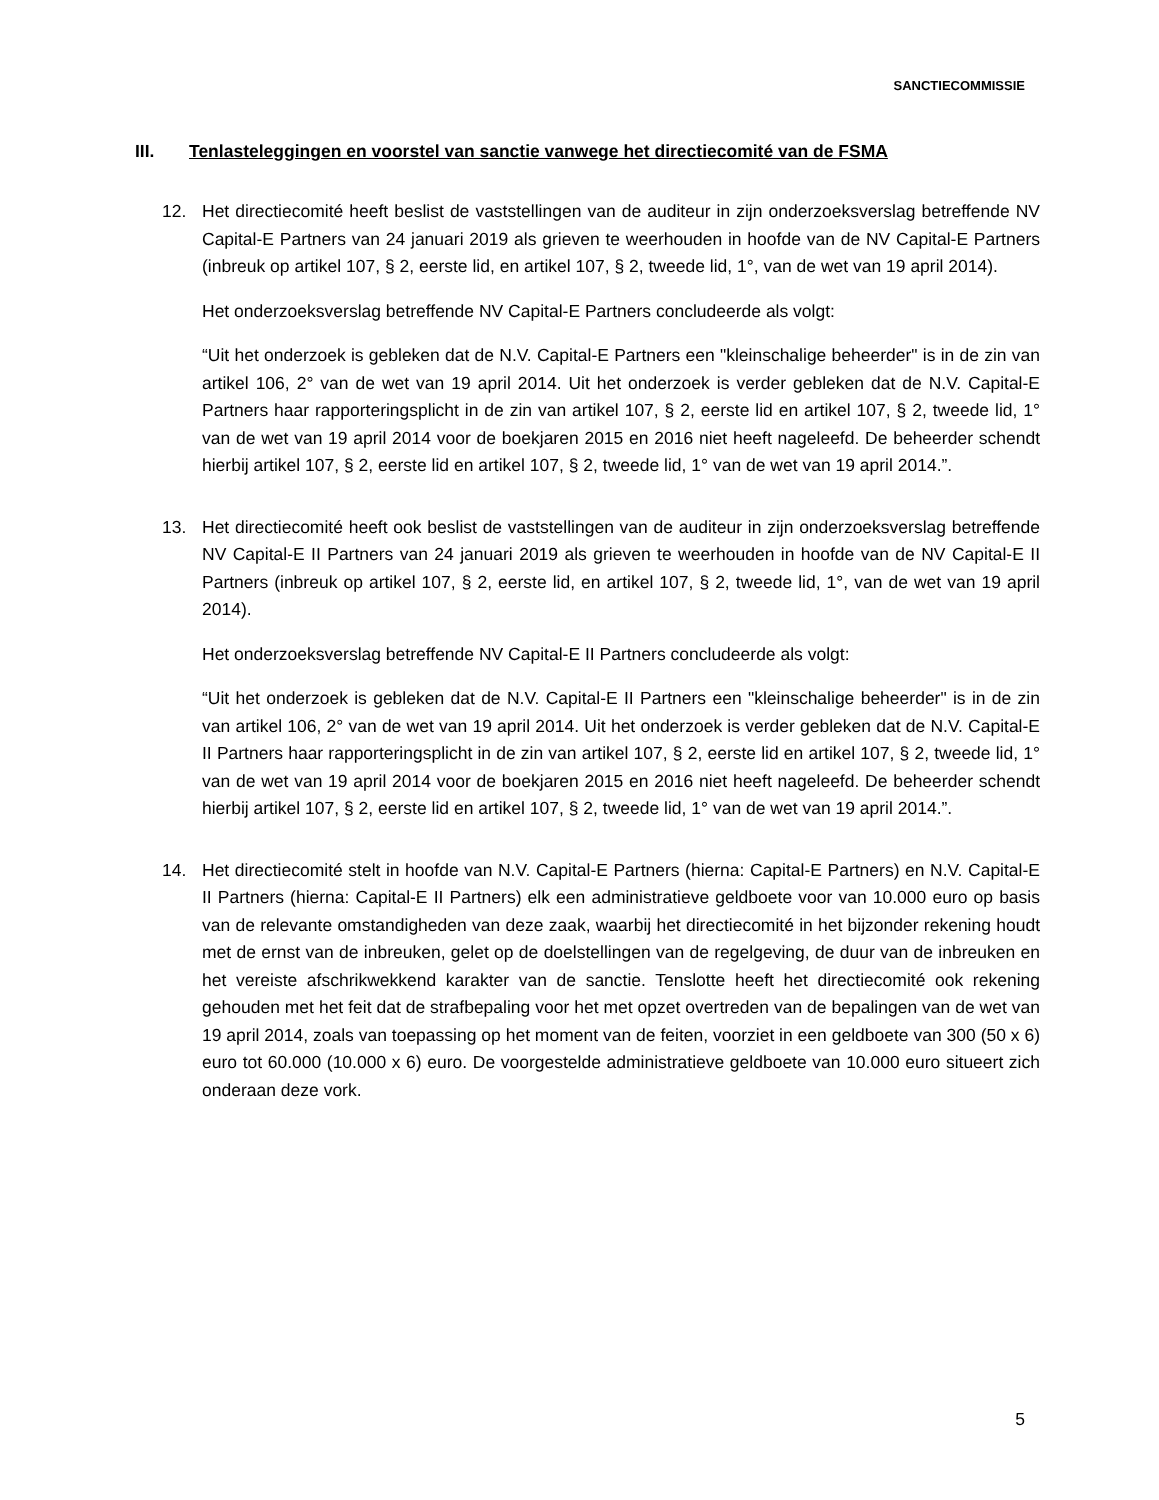SANCTIECOMMISSIE
III. Tenlasteleggingen en voorstel van sanctie vanwege het directiecomité van de FSMA
12. Het directiecomité heeft beslist de vaststellingen van de auditeur in zijn onderzoeksverslag betreffende NV Capital-E Partners van 24 januari 2019 als grieven te weerhouden in hoofde van de NV Capital-E Partners (inbreuk op artikel 107, § 2, eerste lid, en artikel 107, § 2, tweede lid, 1°, van de wet van 19 april 2014).
Het onderzoeksverslag betreffende NV Capital-E Partners concludeerde als volgt:
“Uit het onderzoek is gebleken dat de N.V. Capital-E Partners een "kleinschalige beheerder" is in de zin van artikel 106, 2° van de wet van 19 april 2014. Uit het onderzoek is verder gebleken dat de N.V. Capital-E Partners haar rapporteringsplicht in de zin van artikel 107, § 2, eerste lid en artikel 107, § 2, tweede lid, 1° van de wet van 19 april 2014 voor de boekjaren 2015 en 2016 niet heeft nageleefd. De beheerder schendt hierbij artikel 107, § 2, eerste lid en artikel 107, § 2, tweede lid, 1° van de wet van 19 april 2014.”.
13. Het directiecomité heeft ook beslist de vaststellingen van de auditeur in zijn onderzoeksverslag betreffende NV Capital-E II Partners van 24 januari 2019 als grieven te weerhouden in hoofde van de NV Capital-E II Partners (inbreuk op artikel 107, § 2, eerste lid, en artikel 107, § 2, tweede lid, 1°, van de wet van 19 april 2014).
Het onderzoeksverslag betreffende NV Capital-E II Partners concludeerde als volgt:
“Uit het onderzoek is gebleken dat de N.V. Capital-E II Partners een "kleinschalige beheerder" is in de zin van artikel 106, 2° van de wet van 19 april 2014. Uit het onderzoek is verder gebleken dat de N.V. Capital-E II Partners haar rapporteringsplicht in de zin van artikel 107, § 2, eerste lid en artikel 107, § 2, tweede lid, 1° van de wet van 19 april 2014 voor de boekjaren 2015 en 2016 niet heeft nageleefd. De beheerder schendt hierbij artikel 107, § 2, eerste lid en artikel 107, § 2, tweede lid, 1° van de wet van 19 april 2014.”.
14. Het directiecomité stelt in hoofde van N.V. Capital-E Partners (hierna: Capital-E Partners) en N.V. Capital-E II Partners (hierna: Capital-E II Partners) elk een administratieve geldboete voor van 10.000 euro op basis van de relevante omstandigheden van deze zaak, waarbij het directiecomité in het bijzonder rekening houdt met de ernst van de inbreuken, gelet op de doelstellingen van de regelgeving, de duur van de inbreuken en het vereiste afschrikwekkend karakter van de sanctie. Tenslotte heeft het directiecomité ook rekening gehouden met het feit dat de strafbepaling voor het met opzet overtreden van de bepalingen van de wet van 19 april 2014, zoals van toepassing op het moment van de feiten, voorziet in een geldboete van 300 (50 x 6) euro tot 60.000 (10.000 x 6) euro. De voorgestelde administratieve geldboete van 10.000 euro situeert zich onderaan deze vork.
5